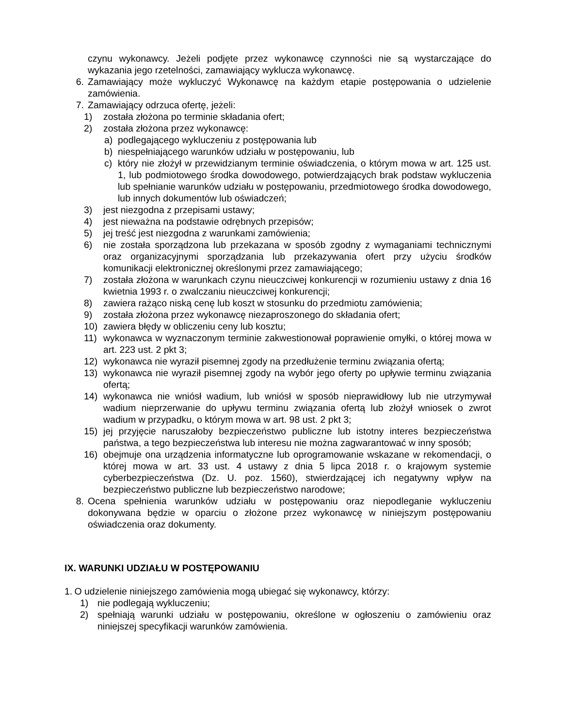czynu wykonawcy. Jeżeli podjęte przez wykonawcę czynności nie są wystarczające do wykazania jego rzetelności, zamawiający wyklucza wykonawcę.
6. Zamawiający może wykluczyć Wykonawcę na każdym etapie postępowania o udzielenie zamówienia.
7. Zamawiający odrzuca ofertę, jeżeli:
1) została złożona po terminie składania ofert;
2) została złożona przez wykonawcę:
a) podlegającego wykluczeniu z postępowania lub
b) niespełniającego warunków udziału w postępowaniu, lub
c) który nie złożył w przewidzianym terminie oświadczenia, o którym mowa w art. 125 ust. 1, lub podmiotowego środka dowodowego, potwierdzających brak podstaw wykluczenia lub spełnianie warunków udziału w postępowaniu, przedmiotowego środka dowodowego, lub innych dokumentów lub oświadczeń;
3) jest niezgodna z przepisami ustawy;
4) jest nieważna na podstawie odrębnych przepisów;
5) jej treść jest niezgodna z warunkami zamówienia;
6) nie została sporządzona lub przekazana w sposób zgodny z wymaganiami technicznymi oraz organizacyjnymi sporządzania lub przekazywania ofert przy użyciu środków komunikacji elektronicznej określonymi przez zamawiającego;
7) została złożona w warunkach czynu nieuczciwej konkurencji w rozumieniu ustawy z dnia 16 kwietnia 1993 r. o zwalczaniu nieuczciwej konkurencji;
8) zawiera rażąco niską cenę lub koszt w stosunku do przedmiotu zamówienia;
9) została złożona przez wykonawcę niezaproszonego do składania ofert;
10) zawiera błędy w obliczeniu ceny lub kosztu;
11) wykonawca w wyznaczonym terminie zakwestionował poprawienie omyłki, o której mowa w art. 223 ust. 2 pkt 3;
12) wykonawca nie wyraził pisemnej zgody na przedłużenie terminu związania ofertą;
13) wykonawca nie wyraził pisemnej zgody na wybór jego oferty po upływie terminu związania ofertą;
14) wykonawca nie wniósł wadium, lub wniósł w sposób nieprawidłowy lub nie utrzymywał wadium nieprzerwanie do upływu terminu związania ofertą lub złożył wniosek o zwrot wadium w przypadku, o którym mowa w art. 98 ust. 2 pkt 3;
15) jej przyjęcie naruszałoby bezpieczeństwo publiczne lub istotny interes bezpieczeństwa państwa, a tego bezpieczeństwa lub interesu nie można zagwarantować w inny sposób;
16) obejmuje ona urządzenia informatyczne lub oprogramowanie wskazane w rekomendacji, o której mowa w art. 33 ust. 4 ustawy z dnia 5 lipca 2018 r. o krajowym systemie cyberbezpieczeństwa (Dz. U. poz. 1560), stwierdzającej ich negatywny wpływ na bezpieczeństwo publiczne lub bezpieczeństwo narodowe;
8. Ocena spełnienia warunków udziału w postępowaniu oraz niepodleganie wykluczeniu dokonywana będzie w oparciu o złożone przez wykonawcę w niniejszym postępowaniu oświadczenia oraz dokumenty.
IX. WARUNKI UDZIAŁU W POSTĘPOWANIU
1.
O udzielenie niniejszego zamówienia mogą ubiegać się wykonawcy, którzy:
1) nie podlegają wykluczeniu;
2) spełniają warunki udziału w postępowaniu, określone w ogłoszeniu o zamówieniu oraz niniejszej specyfikacji warunków zamówienia.